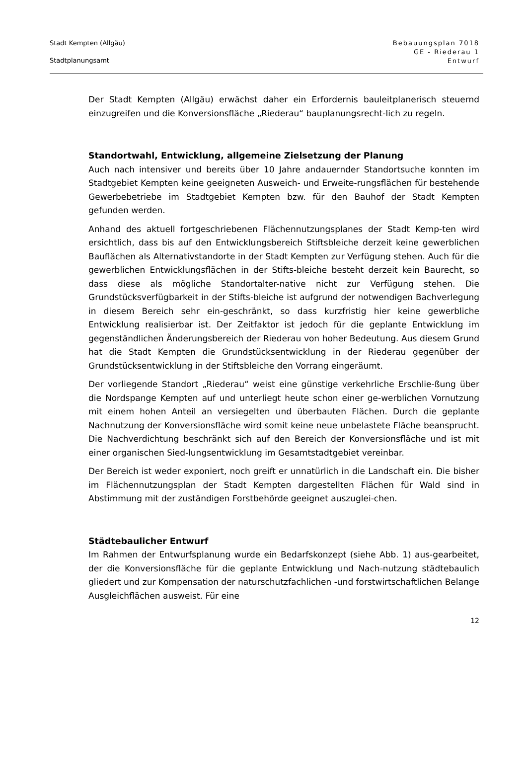Stadt Kempten (Allgäu)
Stadtplanungsamt
Bebauungsplan 7018
GE - Riederau 1
Entwurf
Der Stadt Kempten (Allgäu) erwächst daher ein Erfordernis bauleitplanerisch steuernd einzugreifen und die Konversionsfläche „Riederau“ bauplanungsrecht-lich zu regeln.
Standortwahl, Entwicklung, allgemeine Zielsetzung der Planung
Auch nach intensiver und bereits über 10 Jahre andauernder Standortsuche konnten im Stadtgebiet Kempten keine geeigneten Ausweich- und Erweite-rungsflächen für bestehende Gewerbebetriebe im Stadtgebiet Kempten bzw. für den Bauhof der Stadt Kempten gefunden werden.
Anhand des aktuell fortgeschriebenen Flächennutzungsplanes der Stadt Kemp-ten wird ersichtlich, dass bis auf den Entwicklungsbereich Stiftsbleiche derzeit keine gewerblichen Bauflächen als Alternativstandorte in der Stadt Kempten zur Verfügung stehen. Auch für die gewerblichen Entwicklungsflächen in der Stifts-bleiche besteht derzeit kein Baurecht, so dass diese als mögliche Standortalter-native nicht zur Verfügung stehen. Die Grundstücksverfügbarkeit in der Stifts-bleiche ist aufgrund der notwendigen Bachverlegung in diesem Bereich sehr ein-geschränkt, so dass kurzfristig hier keine gewerbliche Entwicklung realisierbar ist. Der Zeitfaktor ist jedoch für die geplante Entwicklung im gegenständlichen Änderungsbereich der Riederau von hoher Bedeutung. Aus diesem Grund hat die Stadt Kempten die Grundstücksentwicklung in der Riederau gegenüber der Grundstücksentwicklung in der Stiftsbleiche den Vorrang eingeräumt.
Der vorliegende Standort „Riederau“ weist eine günstige verkehrliche Erschlie-ßung über die Nordspange Kempten auf und unterliegt heute schon einer ge-werblichen Vornutzung mit einem hohen Anteil an versiegelten und überbauten Flächen. Durch die geplante Nachnutzung der Konversionsfläche wird somit keine neue unbelastete Fläche beansprucht. Die Nachverdichtung beschränkt sich auf den Bereich der Konversionsfläche und ist mit einer organischen Sied-lungsentwicklung im Gesamtstadtgebiet vereinbar.
Der Bereich ist weder exponiert, noch greift er unnatürlich in die Landschaft ein. Die bisher im Flächennutzungsplan der Stadt Kempten dargestellten Flächen für Wald sind in Abstimmung mit der zuständigen Forstbehörde geeignet auszuglei-chen.
Städtebaulicher Entwurf
Im Rahmen der Entwurfsplanung wurde ein Bedarfskonzept (siehe Abb. 1) aus-gearbeitet, der die Konversionsfläche für die geplante Entwicklung und Nach-nutzung städtebaulich gliedert und zur Kompensation der naturschutzfachlichen -und forstwirtschaftlichen Belange Ausgleichflächen ausweist. Für eine
12